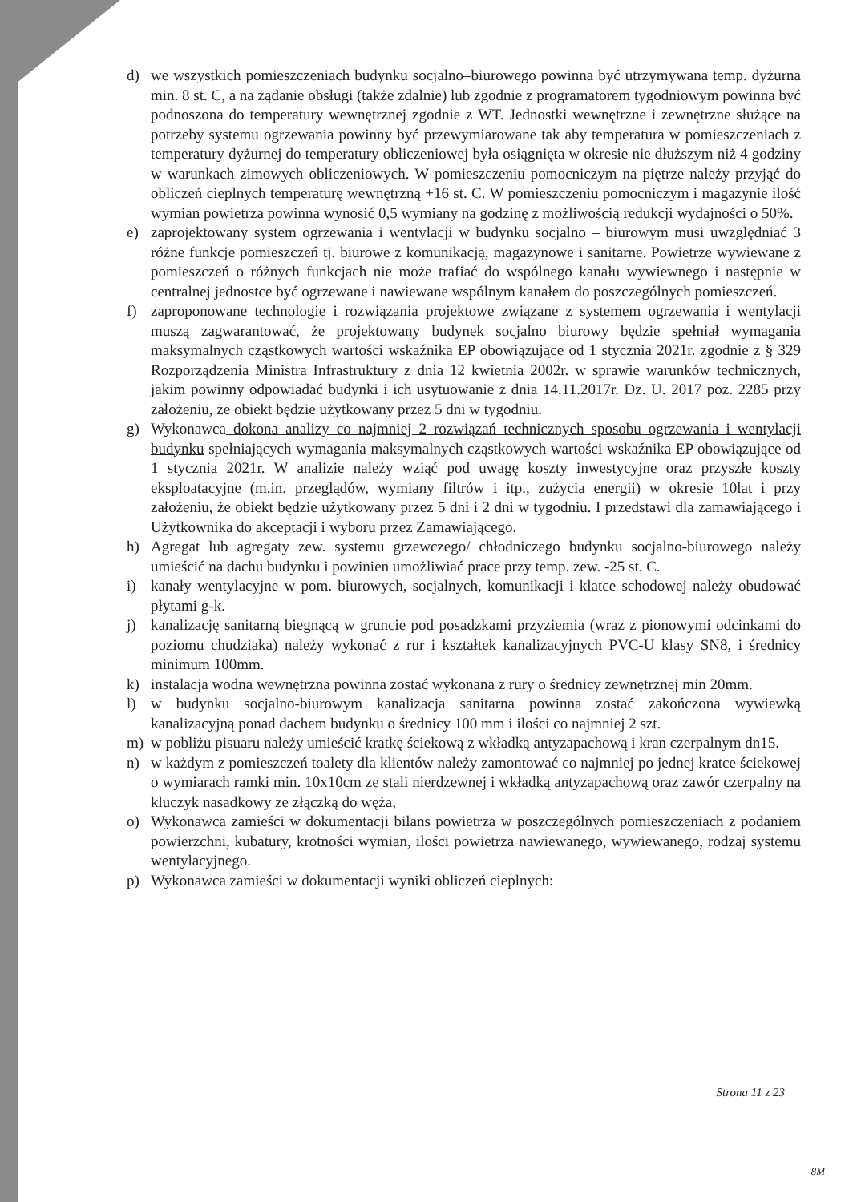d) we wszystkich pomieszczeniach budynku socjalno–biurowego powinna być utrzymywana temp. dyżurna min. 8 st. C, a na żądanie obsługi (także zdalnie) lub zgodnie z programatorem tygodniowym powinna być podnoszona do temperatury wewnętrznej zgodnie z WT. Jednostki wewnętrzne i zewnętrzne służące na potrzeby systemu ogrzewania powinny być przewymiarowane tak aby temperatura w pomieszczeniach z temperatury dyżurnej do temperatury obliczeniowej była osiągnięta w okresie nie dłuższym niż 4 godziny w warunkach zimowych obliczeniowych. W pomieszczeniu pomocniczym na piętrze należy przyjąć do obliczeń cieplnych temperaturę wewnętrzną +16 st. C. W pomieszczeniu pomocniczym i magazynie ilość wymian powietrza powinna wynosić 0,5 wymiany na godzinę z możliwością redukcji wydajności o 50%.
e) zaprojektowany system ogrzewania i wentylacji w budynku socjalno – biurowym musi uwzględniać 3 różne funkcje pomieszczeń tj. biurowe z komunikacją, magazynowe i sanitarne. Powietrze wywiewane z pomieszczeń o różnych funkcjach nie może trafiać do wspólnego kanału wywiewnego i następnie w centralnej jednostce być ogrzewane i nawiewane wspólnym kanałem do poszczególnych pomieszczeń.
f) zaproponowane technologie i rozwiązania projektowe związane z systemem ogrzewania i wentylacji muszą zagwarantować, że projektowany budynek socjalno biurowy będzie spełniał wymagania maksymalnych cząstkowych wartości wskaźnika EP obowiązujące od 1 stycznia 2021r. zgodnie z § 329 Rozporządzenia Ministra Infrastruktury z dnia 12 kwietnia 2002r. w sprawie warunków technicznych, jakim powinny odpowiadać budynki i ich usytuowanie z dnia 14.11.2017r. Dz. U. 2017 poz. 2285 przy założeniu, że obiekt będzie użytkowany przez 5 dni w tygodniu.
g) Wykonawca dokona analizy co najmniej 2 rozwiązań technicznych sposobu ogrzewania i wentylacji budynku spełniających wymagania maksymalnych cząstkowych wartości wskaźnika EP obowiązujące od 1 stycznia 2021r. W analizie należy wziąć pod uwagę koszty inwestycyjne oraz przyszłe koszty eksploatacyjne (m.in. przeglądów, wymiany filtrów i itp., zużycia energii) w okresie 10lat i przy założeniu, że obiekt będzie użytkowany przez 5 dni i 2 dni w tygodniu. I przedstawi dla zamawiającego i Użytkownika do akceptacji i wyboru przez Zamawiającego.
h) Agregat lub agregaty zew. systemu grzewczego/ chłodniczego budynku socjalno-biurowego należy umieścić na dachu budynku i powinien umożliwiać prace przy temp. zew. -25 st. C.
i) kanały wentylacyjne w pom. biurowych, socjalnych, komunikacji i klatce schodowej należy obudować płytami g-k.
j) kanalizację sanitarną biegnącą w gruncie pod posadzkami przyziemia (wraz z pionowymi odcinkami do poziomu chudziaka) należy wykonać z rur i kształtek kanalizacyjnych PVC-U klasy SN8, i średnicy minimum 100mm.
k) instalacja wodna wewnętrzna powinna zostać wykonana z rury o średnicy zewnętrznej min 20mm.
l) w budynku socjalno-biurowym kanalizacja sanitarna powinna zostać zakończona wywiewką kanalizacyjną ponad dachem budynku o średnicy 100 mm i ilości co najmniej 2 szt.
m) w pobliżu pisuaru należy umieścić kratkę ściekową z wkładką antyzapachową i kran czerpalnym dn15.
n) w każdym z pomieszczeń toalety dla klientów należy zamontować co najmniej po jednej kratce ściekowej o wymiarach ramki min. 10x10cm ze stali nierdzewnej i wkładką antyzapachową oraz zawór czerpalny na kluczyk nasadkowy ze złączką do węża,
o) Wykonawca zamieści w dokumentacji bilans powietrza w poszczególnych pomieszczeniach z podaniem powierzchni, kubatury, krotności wymian, ilości powietrza nawiewanego, wywiewanego, rodzaj systemu wentylacyjnego.
p) Wykonawca zamieści w dokumentacji wyniki obliczeń cieplnych:
Strona 11 z 23
8M